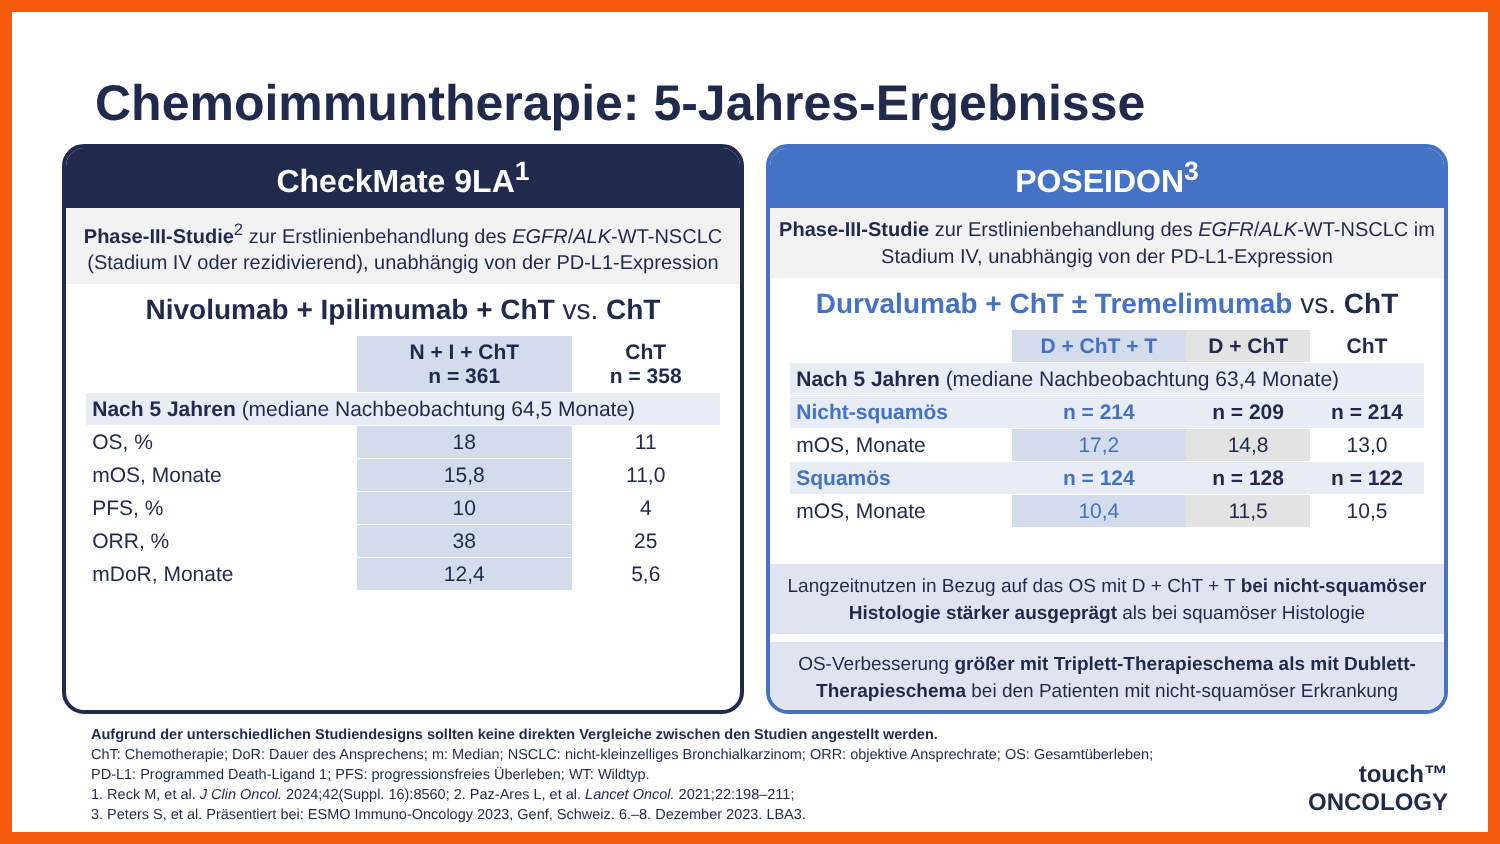Chemoimmuntherapie: 5-Jahres-Ergebnisse
CheckMate 9LA<sup>1</sup>
Phase-III-Studie<sup>2</sup> zur Erstlinienbehandlung des EGFR/ALK-WT-NSCLC (Stadium IV oder rezidivierend), unabhängig von der PD-L1-Expression
Nivolumab + Ipilimumab + ChT vs. ChT
| | N + I + ChT n = 361 | ChT n = 358 |
| --- | --- | --- |
| Nach 5 Jahren (mediane Nachbeobachtung 64,5 Monate) | | |
| OS, % | 18 | 11 |
| mOS, Monate | 15,8 | 11,0 |
| PFS, % | 10 | 4 |
| ORR, % | 38 | 25 |
| mDoR, Monate | 12,4 | 5,6 |
POSEIDON<sup>3</sup>
Phase-III-Studie zur Erstlinienbehandlung des EGFR/ALK-WT-NSCLC im Stadium IV, unabhängig von der PD-L1-Expression
Durvalumab + ChT ± Tremelimumab vs. ChT
| | D + ChT + T | D + ChT | ChT |
| --- | --- | --- | --- |
| Nach 5 Jahren (mediane Nachbeobachtung 63,4 Monate) | | | |
| Nicht-squamös | n = 214 | n = 209 | n = 214 |
| mOS, Monate | 17,2 | 14,8 | 13,0 |
| Squamös | n = 124 | n = 128 | n = 122 |
| mOS, Monate | 10,4 | 11,5 | 10,5 |
Langzeitnutzen in Bezug auf das OS mit D + ChT + T bei nicht-squamöser Histologie stärker ausgeprägt als bei squamöser Histologie
OS-Verbesserung größer mit Triplett-Therapieschema als mit Dublett-Therapieschema bei den Patienten mit nicht-squamöser Erkrankung
Aufgrund der unterschiedlichen Studiendesigns sollten keine direkten Vergleiche zwischen den Studien angestellt werden.
ChT: Chemotherapie; DoR: Dauer des Ansprechens; m: Median; NSCLC: nicht-kleinzelliges Bronchialkarzinom; ORR: objektive Ansprechrate; OS: Gesamtüberleben;
PD-L1: Programmed Death-Ligand 1; PFS: progressionsfreies Überleben; WT: Wildtyp.
1. Reck M, et al. J Clin Oncol. 2024;42(Suppl. 16):8560; 2. Paz-Ares L, et al. Lancet Oncol. 2021;22:198–211;
3. Peters S, et al. Präsentiert bei: ESMO Immuno-Oncology 2023, Genf, Schweiz. 6.–8. Dezember 2023. LBA3.
touch™
ONCOLOGY